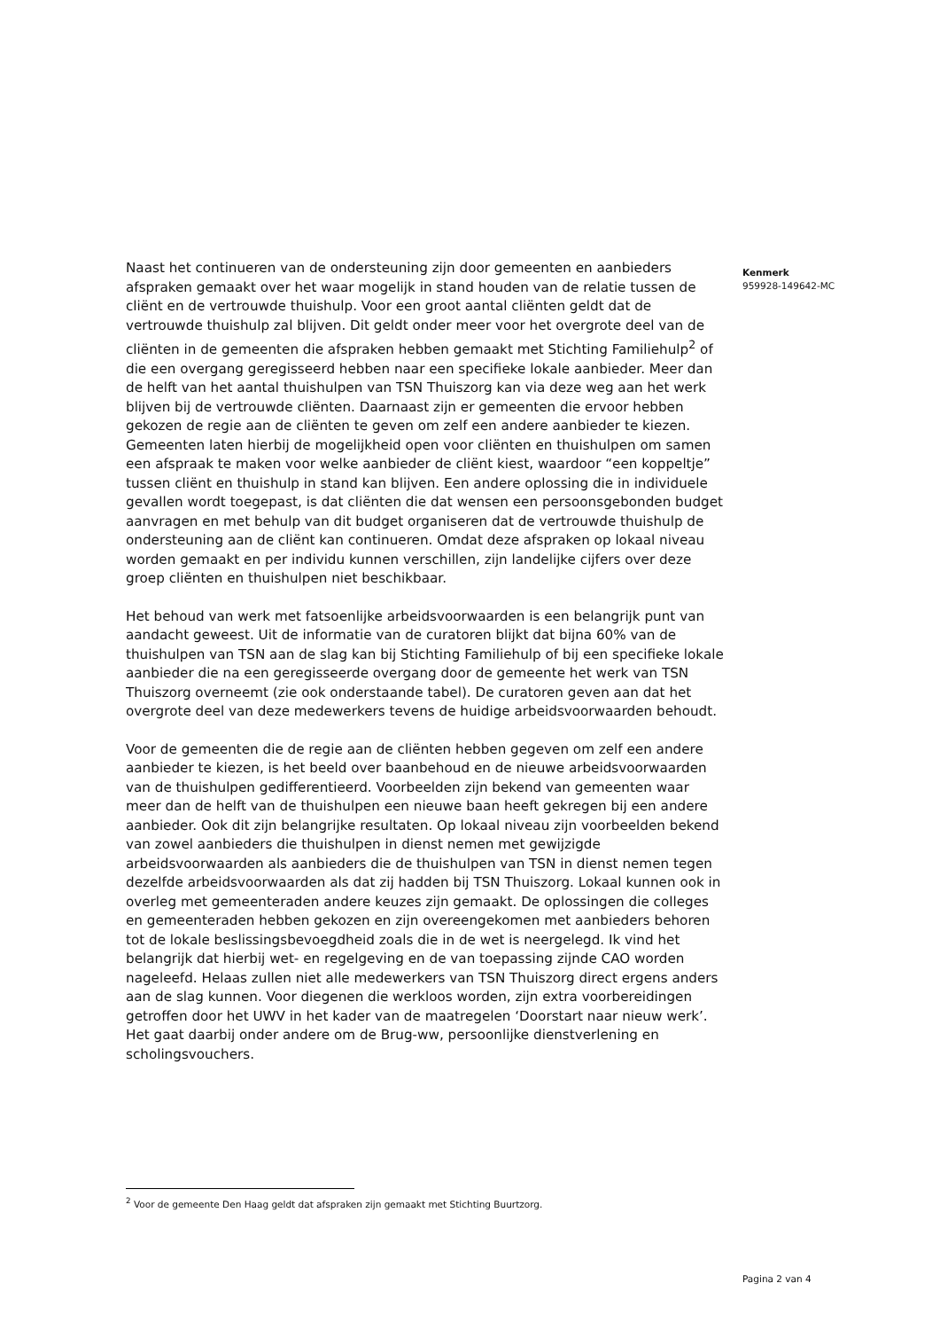Kenmerk
959928-149642-MC
Naast het continueren van de ondersteuning zijn door gemeenten en aanbieders afspraken gemaakt over het waar mogelijk in stand houden van de relatie tussen de cliënt en de vertrouwde thuishulp. Voor een groot aantal cliënten geldt dat de vertrouwde thuishulp zal blijven. Dit geldt onder meer voor het overgrote deel van de cliënten in de gemeenten die afspraken hebben gemaakt met Stichting Familiehulp<sup>2</sup> of die een overgang geregisseerd hebben naar een specifieke lokale aanbieder. Meer dan de helft van het aantal thuishulpen van TSN Thuiszorg kan via deze weg aan het werk blijven bij de vertrouwde cliënten. Daarnaast zijn er gemeenten die ervoor hebben gekozen de regie aan de cliënten te geven om zelf een andere aanbieder te kiezen. Gemeenten laten hierbij de mogelijkheid open voor cliënten en thuishulpen om samen een afspraak te maken voor welke aanbieder de cliënt kiest, waardoor “een koppeltje” tussen cliënt en thuishulp in stand kan blijven. Een andere oplossing die in individuele gevallen wordt toegepast, is dat cliënten die dat wensen een persoonsgebonden budget aanvragen en met behulp van dit budget organiseren dat de vertrouwde thuishulp de ondersteuning aan de cliënt kan continueren. Omdat deze afspraken op lokaal niveau worden gemaakt en per individu kunnen verschillen, zijn landelijke cijfers over deze groep cliënten en thuishulpen niet beschikbaar.
Het behoud van werk met fatsoenlijke arbeidsvoorwaarden is een belangrijk punt van aandacht geweest. Uit de informatie van de curatoren blijkt dat bijna 60% van de thuishulpen van TSN aan de slag kan bij Stichting Familiehulp of bij een specifieke lokale aanbieder die na een geregisseerde overgang door de gemeente het werk van TSN Thuiszorg overneemt (zie ook onderstaande tabel). De curatoren geven aan dat het overgrote deel van deze medewerkers tevens de huidige arbeidsvoorwaarden behoudt.
Voor de gemeenten die de regie aan de cliënten hebben gegeven om zelf een andere aanbieder te kiezen, is het beeld over baanbehoud en de nieuwe arbeidsvoorwaarden van de thuishulpen gedifferentieerd. Voorbeelden zijn bekend van gemeenten waar meer dan de helft van de thuishulpen een nieuwe baan heeft gekregen bij een andere aanbieder. Ook dit zijn belangrijke resultaten. Op lokaal niveau zijn voorbeelden bekend van zowel aanbieders die thuishulpen in dienst nemen met gewijzigde arbeidsvoorwaarden als aanbieders die de thuishulpen van TSN in dienst nemen tegen dezelfde arbeidsvoorwaarden als dat zij hadden bij TSN Thuiszorg. Lokaal kunnen ook in overleg met gemeenteraden andere keuzes zijn gemaakt. De oplossingen die colleges en gemeenteraden hebben gekozen en zijn overeengekomen met aanbieders behoren tot de lokale beslissingsbevoegdheid zoals die in de wet is neergelegd. Ik vind het belangrijk dat hierbij wet- en regelgeving en de van toepassing zijnde CAO worden nageleefd. Helaas zullen niet alle medewerkers van TSN Thuiszorg direct ergens anders aan de slag kunnen. Voor diegenen die werkloos worden, zijn extra voorbereidingen getroffen door het UWV in het kader van de maatregelen ‘Doorstart naar nieuw werk’. Het gaat daarbij onder andere om de Brug-ww, persoonlijke dienstverlening en scholingsvouchers.
<sup>2</sup> Voor de gemeente Den Haag geldt dat afspraken zijn gemaakt met Stichting Buurtzorg.
Pagina 2 van 4